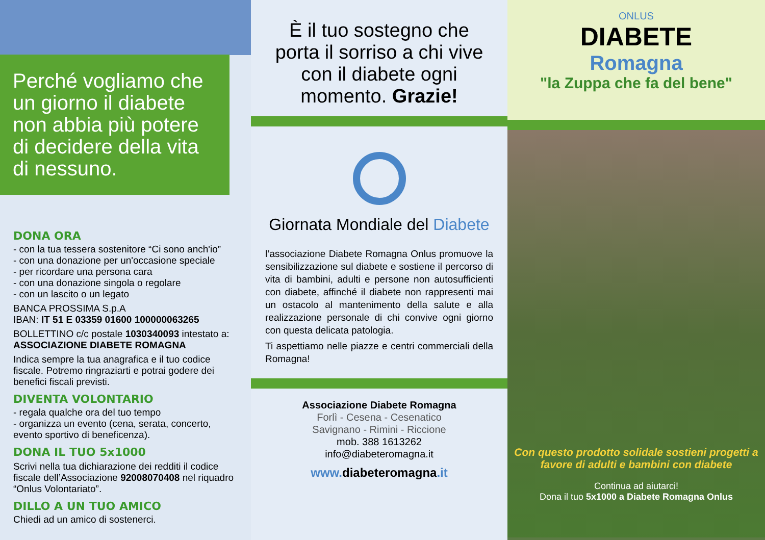Perché vogliamo che un giorno il diabete non abbia più potere di decidere della vita di nessuno.
DONA ORA
- con la tua tessera sostenitore “Ci sono anch'io”
- con una donazione per un'occasione speciale
- per ricordare una persona cara
- con una donazione singola o regolare
- con un lascito o un legato
BANCA PROSSIMA S.p.A
IBAN: IT 51 E 03359 01600 100000063265
BOLLETTINO c/c postale 1030340093 intestato a: ASSOCIAZIONE DIABETE ROMAGNA
Indica sempre la tua anagrafica e il tuo codice fiscale. Potremo ringraziarti e potrai godere dei benefici fiscali previsti.
DIVENTA VOLONTARIO
- regala qualche ora del tuo tempo
- organizza un evento (cena, serata, concerto, evento sportivo di beneficenza).
DONA IL TUO 5x1000
Scrivi nella tua dichiarazione dei redditi il codice fiscale dell’Associazione 92008070408 nel riquadro “Onlus Volontariato”.
DILLO A UN TUO AMICO
Chiedi ad un amico di sostenerci.
È il tuo sostegno che porta il sorriso a chi vive con il diabete ogni momento. Grazie!
Giornata Mondiale del Diabete
l’associazione Diabete Romagna Onlus promuove la sensibilizzazione sul diabete e sostiene il percorso di vita di bambini, adulti e persone non autosufficienti con diabete, affinché il diabete non rappresenti mai un ostacolo al mantenimento della salute e alla realizzazione personale di chi convive ogni giorno con questa delicata patologia.
Ti aspettiamo nelle piazze e centri commerciali della Romagna!
Associazione Diabete Romagna
Forlì - Cesena - Cesenatico
Savignano - Rimini - Riccione
mob. 388 1613262
info@diabeteromagna.it
www. diabeteromagna.it
ONLUS
DIABETE
Romagna
"la Zuppa che fa del bene"
Con questo prodotto solidale sostieni progetti a favore di adulti e bambini con diabete
Continua ad aiutarci!
Dona il tuo 5x1000 a Diabete Romagna Onlus